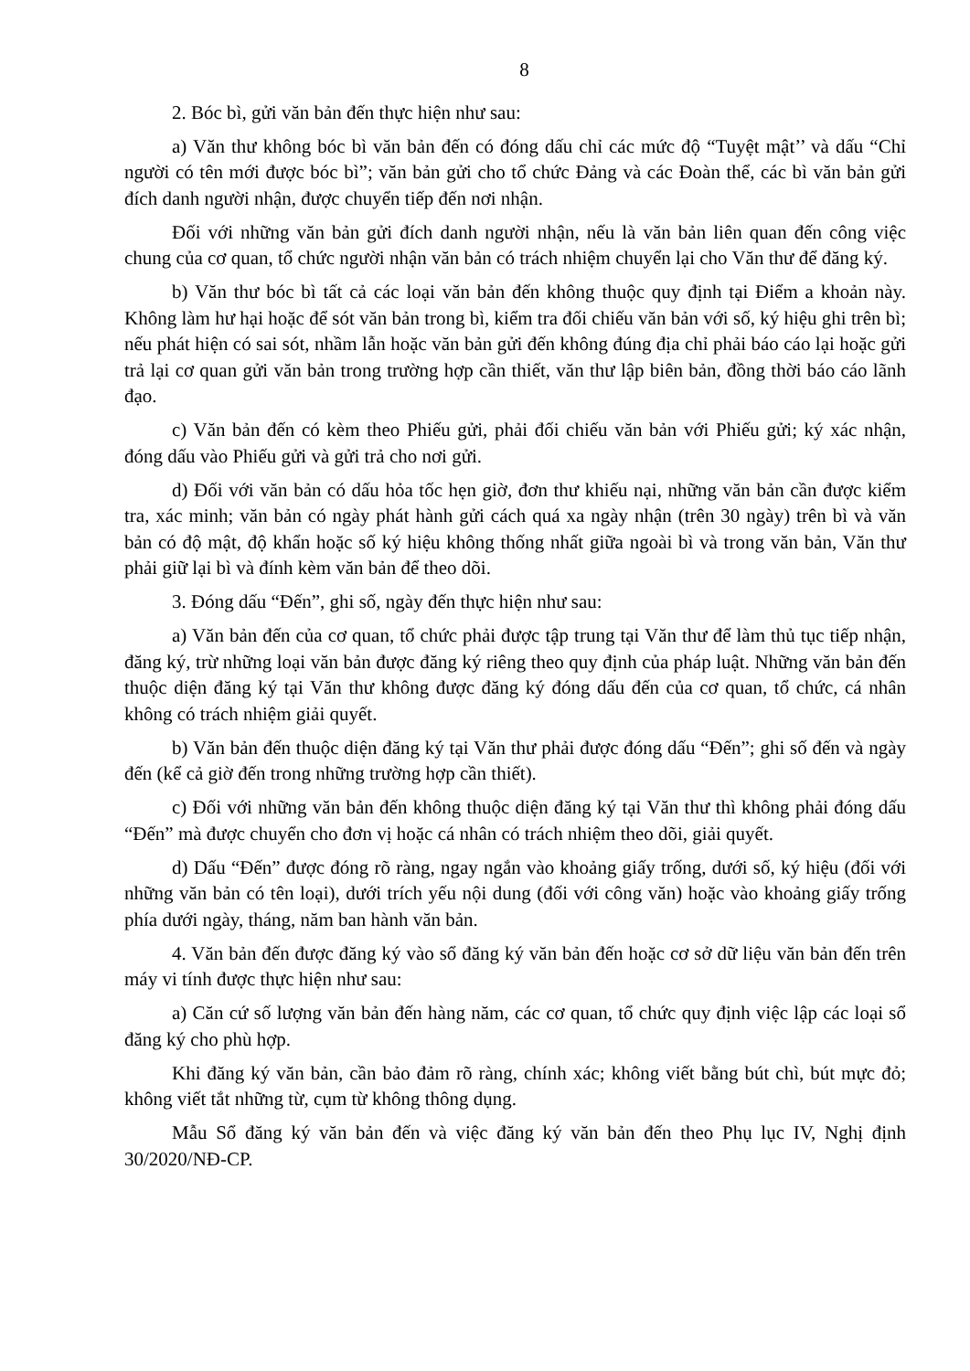8
2. Bóc bì, gửi văn bản đến thực hiện như sau:
a) Văn thư không bóc bì văn bản đến có đóng dấu chỉ các mức độ “Tuyệt mật’’ và dấu “Chỉ người có tên mới được bóc bì”; văn bản gửi cho tổ chức Đảng và các Đoàn thể, các bì văn bản gửi đích danh người nhận, được chuyển tiếp đến nơi nhận.
Đối với những văn bản gửi đích danh người nhận, nếu là văn bản liên quan đến công việc chung của cơ quan, tổ chức người nhận văn bản có trách nhiệm chuyển lại cho Văn thư để đăng ký.
b) Văn thư bóc bì tất cả các loại văn bản đến không thuộc quy định tại Điểm a khoản này. Không làm hư hại hoặc để sót văn bản trong bì, kiểm tra đối chiếu văn bản với số, ký hiệu ghi trên bì; nếu phát hiện có sai sót, nhầm lẫn hoặc văn bản gửi đến không đúng địa chỉ phải báo cáo lại hoặc gửi trả lại cơ quan gửi văn bản trong trường hợp cần thiết, văn thư lập biên bản, đồng thời báo cáo lãnh đạo.
c) Văn bản đến có kèm theo Phiếu gửi, phải đối chiếu văn bản với Phiếu gửi; ký xác nhận, đóng dấu vào Phiếu gửi và gửi trả cho nơi gửi.
d) Đối với văn bản có dấu hỏa tốc hẹn giờ, đơn thư khiếu nại, những văn bản cần được kiểm tra, xác minh; văn bản có ngày phát hành gửi cách quá xa ngày nhận (trên 30 ngày) trên bì và văn bản có độ mật, độ khẩn hoặc số ký hiệu không thống nhất giữa ngoài bì và trong văn bản, Văn thư phải giữ lại bì và đính kèm văn bản để theo dõi.
3. Đóng dấu “Đến”, ghi số, ngày đến thực hiện như sau:
a) Văn bản đến của cơ quan, tổ chức phải được tập trung tại Văn thư để làm thủ tục tiếp nhận, đăng ký, trừ những loại văn bản được đăng ký riêng theo quy định của pháp luật. Những văn bản đến thuộc diện đăng ký tại Văn thư không được đăng ký đóng dấu đến của cơ quan, tổ chức, cá nhân không có trách nhiệm giải quyết.
b) Văn bản đến thuộc diện đăng ký tại Văn thư phải được đóng dấu “Đến”; ghi số đến và ngày đến (kể cả giờ đến trong những trường hợp cần thiết).
c) Đối với những văn bản đến không thuộc diện đăng ký tại Văn thư thì không phải đóng dấu “Đến” mà được chuyển cho đơn vị hoặc cá nhân có trách nhiệm theo dõi, giải quyết.
d) Dấu “Đến” được đóng rõ ràng, ngay ngắn vào khoảng giấy trống, dưới số, ký hiệu (đối với những văn bản có tên loại), dưới trích yếu nội dung (đối với công văn) hoặc vào khoảng giấy trống phía dưới ngày, tháng, năm ban hành văn bản.
4. Văn bản đến được đăng ký vào sổ đăng ký văn bản đến hoặc cơ sở dữ liệu văn bản đến trên máy vi tính được thực hiện như sau:
a) Căn cứ số lượng văn bản đến hàng năm, các cơ quan, tổ chức quy định việc lập các loại sổ đăng ký cho phù hợp.
Khi đăng ký văn bản, cần bảo đảm rõ ràng, chính xác; không viết bằng bút chì, bút mực đỏ; không viết tắt những từ, cụm từ không thông dụng.
Mẫu Sổ đăng ký văn bản đến và việc đăng ký văn bản đến theo Phụ lục IV, Nghị định 30/2020/NĐ-CP.